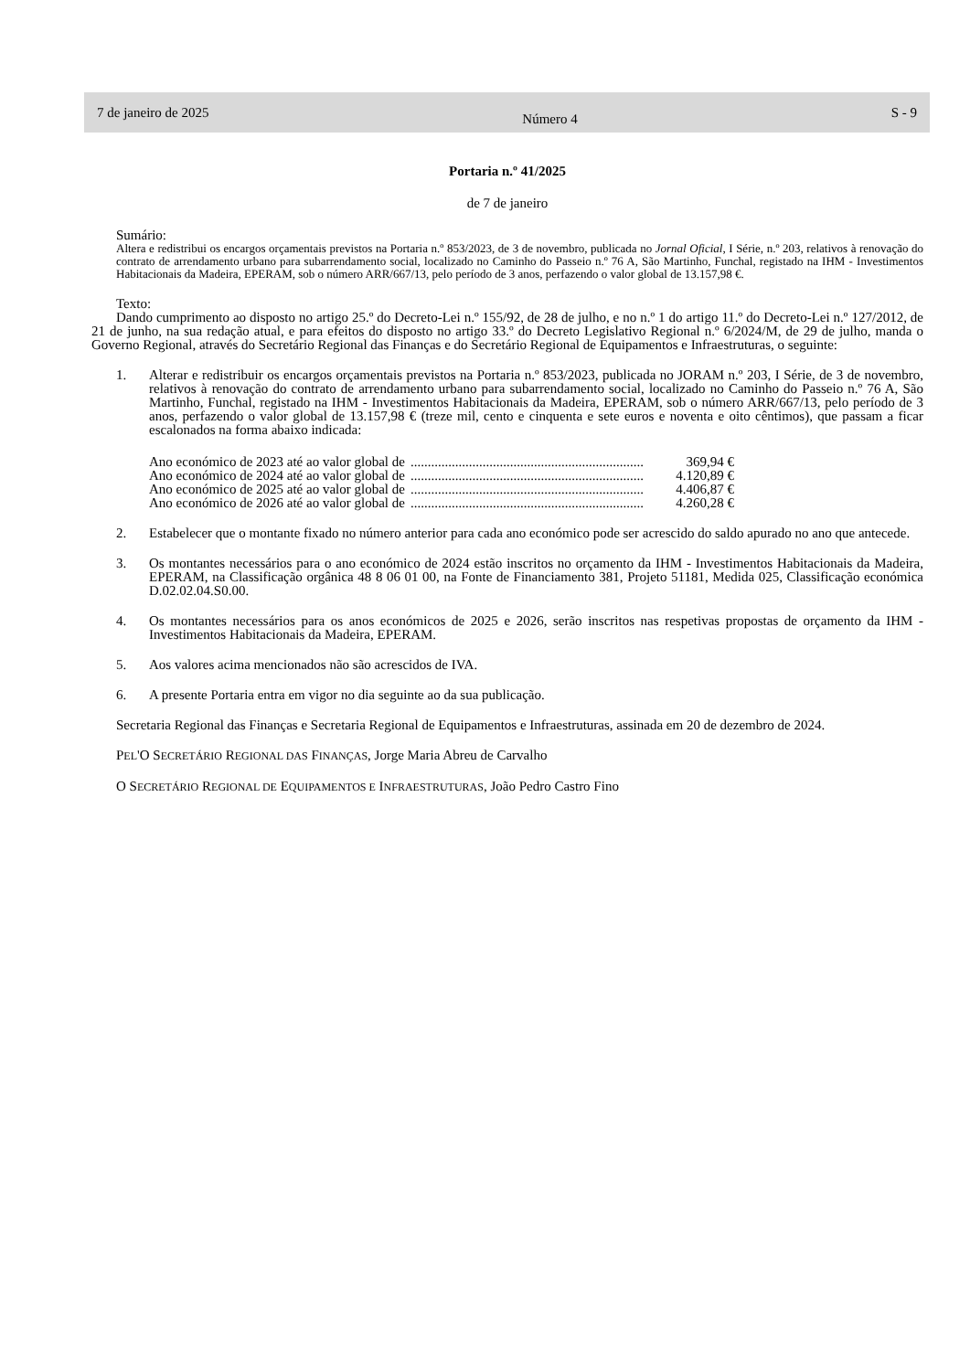7 de janeiro de 2025 Número 4 S - 9
Portaria n.º 41/2025
de 7 de janeiro
Sumário:
Altera e redistribui os encargos orçamentais previstos na Portaria n.º 853/2023, de 3 de novembro, publicada no Jornal Oficial, I Série, n.º 203, relativos à renovação do contrato de arrendamento urbano para subarrendamento social, localizado no Caminho do Passeio n.º 76 A, São Martinho, Funchal, registado na IHM - Investimentos Habitacionais da Madeira, EPERAM, sob o número ARR/667/13, pelo período de 3 anos, perfazendo o valor global de 13.157,98 €.
Texto:
Dando cumprimento ao disposto no artigo 25.º do Decreto-Lei n.º 155/92, de 28 de julho, e no n.º 1 do artigo 11.º do Decreto-Lei n.º 127/2012, de 21 de junho, na sua redação atual, e para efeitos do disposto no artigo 33.º do Decreto Legislativo Regional n.º 6/2024/M, de 29 de julho, manda o Governo Regional, através do Secretário Regional das Finanças e do Secretário Regional de Equipamentos e Infraestruturas, o seguinte:
1. Alterar e redistribuir os encargos orçamentais previstos na Portaria n.º 853/2023, publicada no JORAM n.º 203, I Série, de 3 de novembro, relativos à renovação do contrato de arrendamento urbano para subarrendamento social, localizado no Caminho do Passeio n.º 76 A, São Martinho, Funchal, registado na IHM - Investimentos Habitacionais da Madeira, EPERAM, sob o número ARR/667/13, pelo período de 3 anos, perfazendo o valor global de 13.157,98 € (treze mil, cento e cinquenta e sete euros e noventa e oito cêntimos), que passam a ficar escalonados na forma abaixo indicada:
Ano económico de 2023 até ao valor global de .................................................................... 369,94 €
Ano económico de 2024 até ao valor global de .................................................................... 4.120,89 €
Ano económico de 2025 até ao valor global de .................................................................... 4.406,87 €
Ano económico de 2026 até ao valor global de .................................................................... 4.260,28 €
2. Estabelecer que o montante fixado no número anterior para cada ano económico pode ser acrescido do saldo apurado no ano que antecede.
3. Os montantes necessários para o ano económico de 2024 estão inscritos no orçamento da IHM - Investimentos Habitacionais da Madeira, EPERAM, na Classificação orgânica 48 8 06 01 00, na Fonte de Financiamento 381, Projeto 51181, Medida 025, Classificação económica D.02.02.04.S0.00.
4. Os montantes necessários para os anos económicos de 2025 e 2026, serão inscritos nas respetivas propostas de orçamento da IHM - Investimentos Habitacionais da Madeira, EPERAM.
5. Aos valores acima mencionados não são acrescidos de IVA.
6. A presente Portaria entra em vigor no dia seguinte ao da sua publicação.
Secretaria Regional das Finanças e Secretaria Regional de Equipamentos e Infraestruturas, assinada em 20 de dezembro de 2024.
PEL'O SECRETÁRIO REGIONAL DAS FINANÇAS, Jorge Maria Abreu de Carvalho
O SECRETÁRIO REGIONAL DE EQUIPAMENTOS E INFRAESTRUTURAS, João Pedro Castro Fino